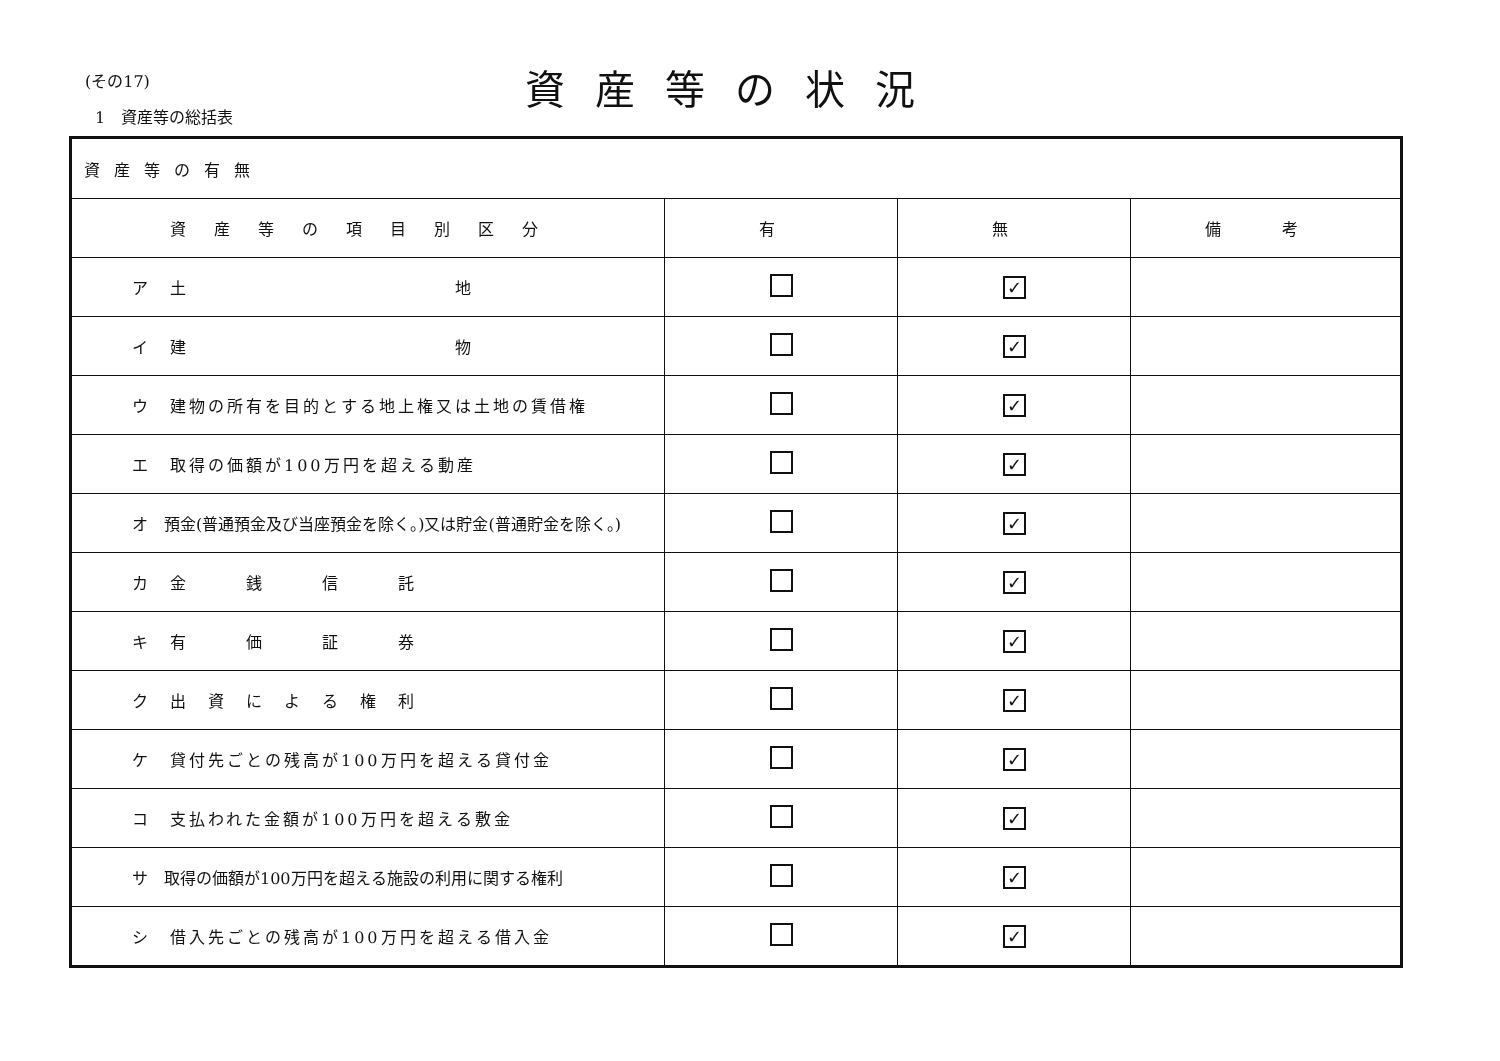(その17)
1　資産等の総括表
資産等の状況
| 資産等の有無 | | | |
| 資産等の項目別区分 | 有 | 無 | 備 考 |
| ア 土 地 | | ✓ | |
| イ 建 物 | | ✓ | |
| ウ 建物の所有を目的とする地上権又は土地の賃借権 | | ✓ | |
| エ 取得の価額が100万円を超える動産 | | ✓ | |
| オ 預金(普通預金及び当座預金を除く。)又は貯金(普通貯金を除く。) | | ✓ | |
| カ 金 銭 信 託 | | ✓ | |
| キ 有 価 証 券 | | ✓ | |
| ク 出 資 に よ る 権 利 | | ✓ | |
| ケ 貸付先ごとの残高が100万円を超える貸付金 | | ✓ | |
| コ 支払われた金額が100万円を超える敷金 | | ✓ | |
| サ 取得の価額が100万円を超える施設の利用に関する権利 | | ✓ | |
| シ 借入先ごとの残高が100万円を超える借入金 | | ✓ | |